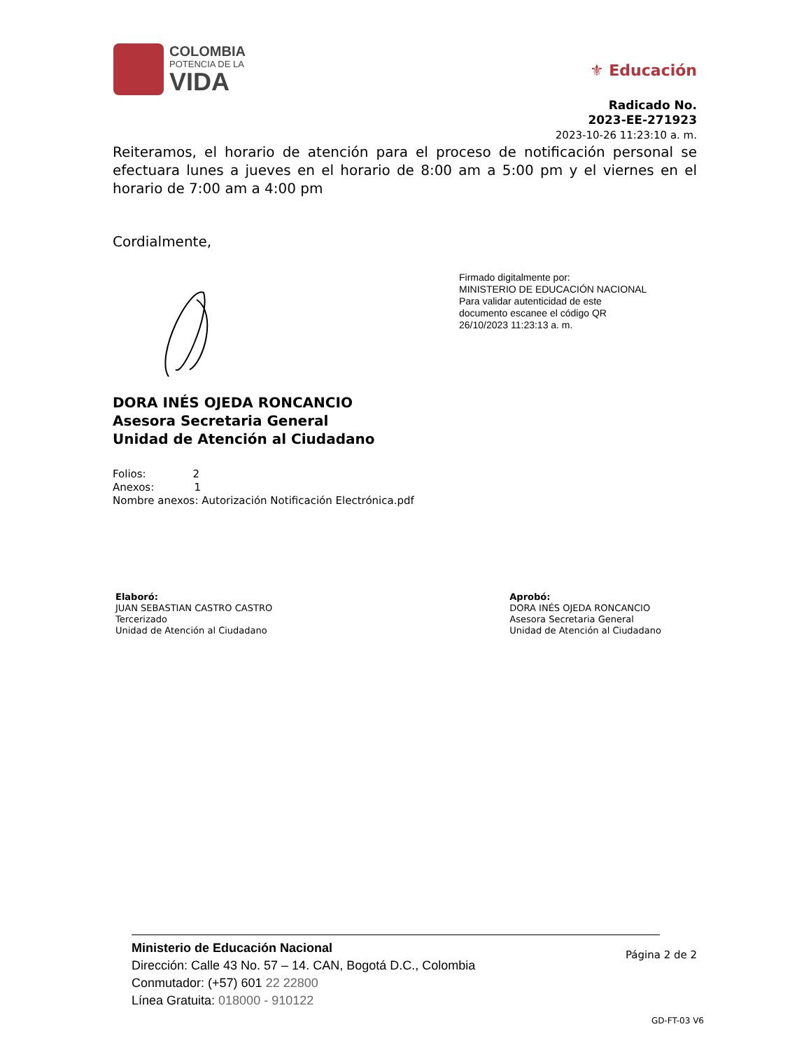COLOMBIA
POTENCIA DE LA
VIDA
⚜ Educación
Radicado No.
2023-EE-271923
2023-10-26 11:23:10 a. m.
Reiteramos, el horario de atención para el proceso de notificación personal se efectuara lunes a jueves en el horario de 8:00 am a 5:00 pm y el viernes en el horario de 7:00 am a 4:00 pm
Cordialmente,
Firmado digitalmente por:
MINISTERIO DE EDUCACIÓN NACIONAL
Para validar autenticidad de este documento escanee el código QR
26/10/2023 11:23:13 a. m.
DORA INÉS OJEDA RONCANCIO
Asesora Secretaria General
Unidad de Atención al Ciudadano
Folios: 2
Anexos: 1
Nombre anexos: Autorización Notificación Electrónica.pdf
Elaboró:
JUAN SEBASTIAN CASTRO CASTRO
Tercerizado
Unidad de Atención al Ciudadano
Aprobó:
DORA INÉS OJEDA RONCANCIO
Asesora Secretaria General
Unidad de Atención al Ciudadano
Ministerio de Educación Nacional
Dirección: Calle 43 No. 57 – 14. CAN, Bogotá D.C., Colombia
Conmutador: (+57) 601 22 22800
Línea Gratuita: 018000 - 910122
Página 2 de 2
GD-FT-03 V6